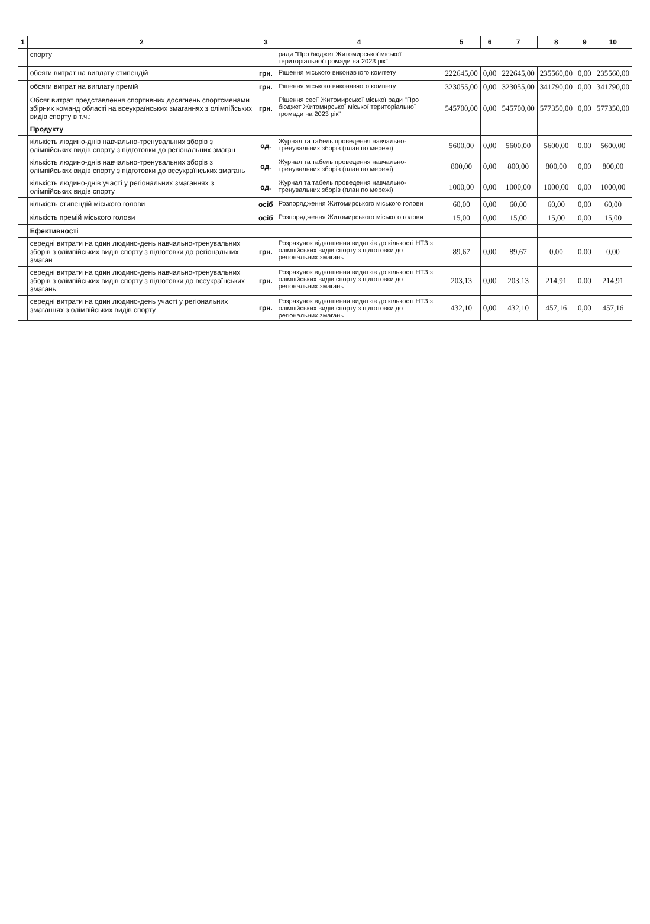| 1 | 2 | 3 | 4 | 5 | 6 | 7 | 8 | 9 | 10 |
| --- | --- | --- | --- | --- | --- | --- | --- | --- | --- |
| | спорту | | ради "Про бюджет Житомирської міської територіальної громади на 2023 рік" | | | | | | |
| | обсяги витрат на виплату стипендій | грн. | Рішення міського виконавчого комітету | 222645,00 | 0,00 | 222645,00 | 235560,00 | 0,00 | 235560,00 |
| | обсяги витрат на виплату премій | грн. | Рішення міського виконавчого комітету | 323055,00 | 0,00 | 323055,00 | 341790,00 | 0,00 | 341790,00 |
| | Обсяг витрат представлення спортивних досягнень спортсменами збірних команд області на всеукраїнських змаганнях з олімпійських видів спорту в т.ч.: | грн. | Рішення сесії Житомирської міської ради "Про бюджет Житомирської міської територіальної громади на 2023 рік" | 545700,00 | 0,00 | 545700,00 | 577350,00 | 0,00 | 577350,00 |
| | Продукту | | | | | | | | |
| | кількість людино-днів навчально-тренувальних зборів з олімпійських видів спорту з підготовки до регіональних змаган | од. | Журнал та табель проведення навчально-тренувальних зборів (план по мережі) | 5600,00 | 0,00 | 5600,00 | 5600,00 | 0,00 | 5600,00 |
| | кількість людино-днів навчально-тренувальних зборів з олімпійських видів спорту з підготовки до всеукраїнських змагань | од. | Журнал та табель проведення навчально-тренувальних зборів (план по мережі) | 800,00 | 0,00 | 800,00 | 800,00 | 0,00 | 800,00 |
| | кількість людино-днів участі у регіональних змаганнях з олімпійських видів спорту | од. | Журнал та табель проведення навчально-тренувальних зборів (план по мережі) | 1000,00 | 0,00 | 1000,00 | 1000,00 | 0,00 | 1000,00 |
| | кількість стипендій міського голови | осіб | Розпорядження Житомирського міського голови | 60,00 | 0,00 | 60,00 | 60,00 | 0,00 | 60,00 |
| | кількість премій міського голови | осіб | Розпорядження Житомирського міського голови | 15,00 | 0,00 | 15,00 | 15,00 | 0,00 | 15,00 |
| | Ефективності | | | | | | | | |
| | середні витрати на один людино-день навчально-тренувальних зборів з олімпійських видів спорту з підготовки до регіональних змаган | грн. | Розрахунок відношення видатків до кількості НТЗ з олімпійських видів спорту з підготовки до регіональних змагань | 89,67 | 0,00 | 89,67 | 0,00 | 0,00 | 0,00 |
| | середні витрати на один людино-день навчально-тренувальних зборів з олімпійських видів спорту з підготовки до всеукраїнських змагань | грн. | Розрахунок відношення видатків до кількості НТЗ з олімпійських видів спорту з підготовки до регіональних змагань | 203,13 | 0,00 | 203,13 | 214,91 | 0,00 | 214,91 |
| | середні витрати на один людино-день участі у регіональних змаганнях з олімпійських видів спорту | грн. | Розрахунок відношення видатків до кількості НТЗ з олімпійських видів спорту з підготовки до регіональних змагань | 432,10 | 0,00 | 432,10 | 457,16 | 0,00 | 457,16 |